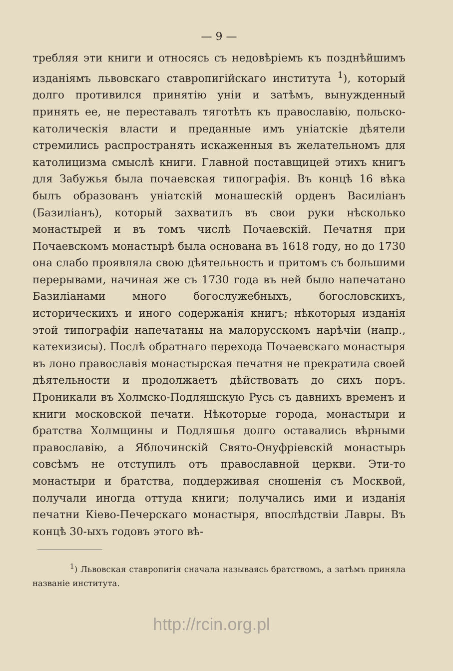— 9 —
требляя эти книги и относясь съ недовѣріемъ къ позднѣйшимъ изданіямъ львовскаго ставропигійскаго института <sup>1</sup>), который долго противился принятію уніи и затѣмъ, вынужденный принять ее, не переставалъ тяготѣть къ православію, польско-католическія власти и преданные имъ уніатскіе дѣятели стремились распространять искаженныя въ желательномъ для католицизма смыслѣ книги. Главной поставщицей этихъ книгъ для Забужья была почаевская типографія. Въ концѣ 16 вѣка былъ образованъ уніатскій монашескій орденъ Василіанъ (Базиліанъ), который захватилъ въ свои руки нѣсколько монастырей и въ томъ числѣ Почаевскій. Печатня при Почаевскомъ монастырѣ была основана въ 1618 году, но до 1730 она слабо проявляла свою дѣятельность и притомъ съ большими перерывами, начиная же съ 1730 года въ ней было напечатано Базиліанами много богослужебныхъ, богословскихъ, историческихъ и иного содержанія книгъ; нѣкоторыя изданія этой типографіи напечатаны на малорусскомъ нарѣчіи (напр., катехизисы). Послѣ обратнаго перехода Почаевскаго монастыря въ лоно православія монастырская печатня не прекратила своей дѣятельности и продолжаетъ дѣйствовать до сихъ поръ. Проникали въ Холмско-Подляшскую Русь съ давнихъ временъ и книги московской печати. Нѣкоторые города, монастыри и братства Холмщины и Подляшья долго оставались вѣрными православію, а Яблочинскій Свято-Онуфріевскій монастырь совсѣмъ не отступилъ отъ православной церкви. Эти-то монастыри и братства, поддерживая сношенія съ Москвой, получали иногда оттуда книги; получались ими и изданія печатни Кіево-Печерскаго монастыря, впослѣдствіи Лавры. Въ концѣ 30-ыхъ годовъ этого вѣ-
<sup>1</sup>) Львовская ставропигія сначала называясь братствомъ, а затѣмъ приняла названіе института.
http://rcin.org.pl